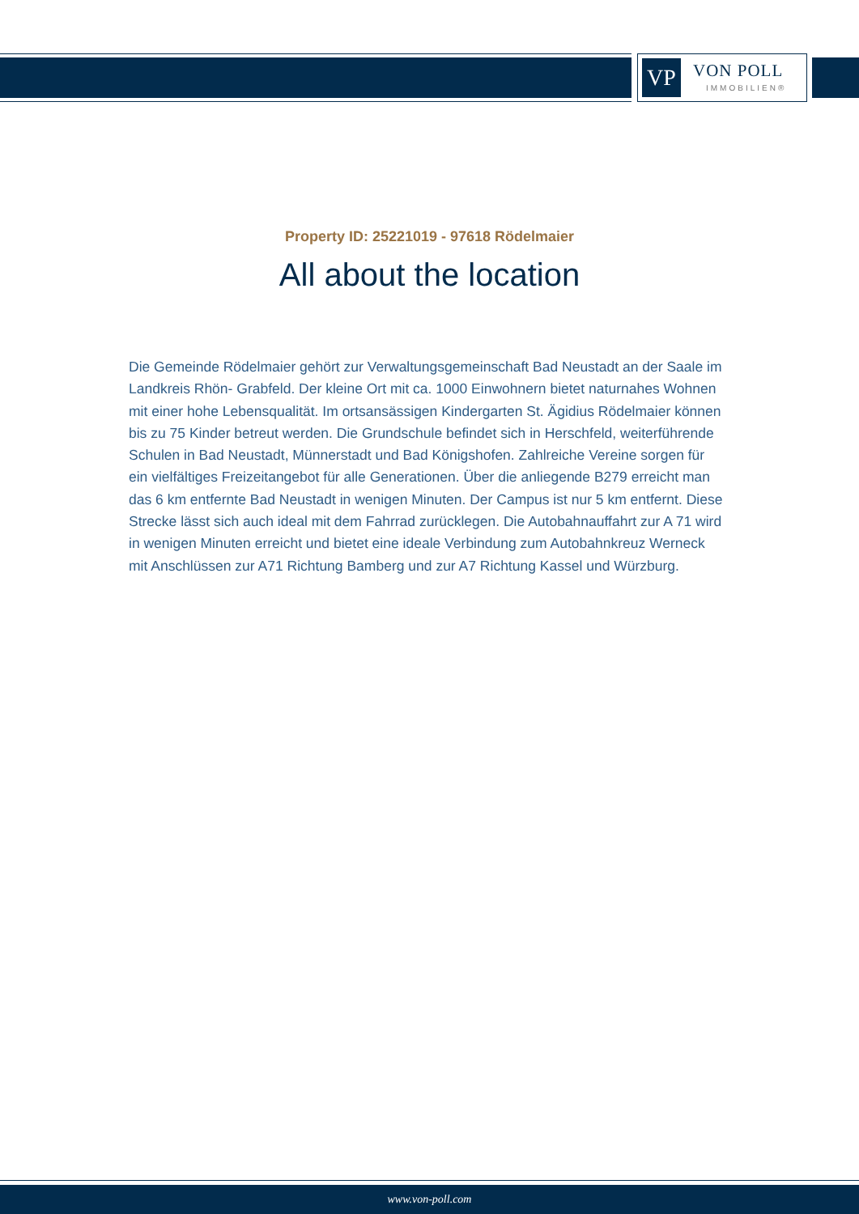VP VON POLL
IMMOBILIEN®
Property ID: 25221019 - 97618 Rödelmaier
All about the location
Die Gemeinde Rödelmaier gehört zur Verwaltungsgemeinschaft Bad Neustadt an der Saale im Landkreis Rhön- Grabfeld. Der kleine Ort mit ca. 1000 Einwohnern bietet naturnahes Wohnen mit einer hohe Lebensqualität. Im ortsansässigen Kindergarten St. Ägidius Rödelmaier können bis zu 75 Kinder betreut werden. Die Grundschule befindet sich in Herschfeld, weiterführende Schulen in Bad Neustadt, Münnerstadt und Bad Königshofen. Zahlreiche Vereine sorgen für ein vielfältiges Freizeitangebot für alle Generationen. Über die anliegende B279 erreicht man das 6 km entfernte Bad Neustadt in wenigen Minuten. Der Campus ist nur 5 km entfernt. Diese Strecke lässt sich auch ideal mit dem Fahrrad zurücklegen. Die Autobahnauffahrt zur A 71 wird in wenigen Minuten erreicht und bietet eine ideale Verbindung zum Autobahnkreuz Werneck mit Anschlüssen zur A71 Richtung Bamberg und zur A7 Richtung Kassel und Würzburg.
www.von-poll.com